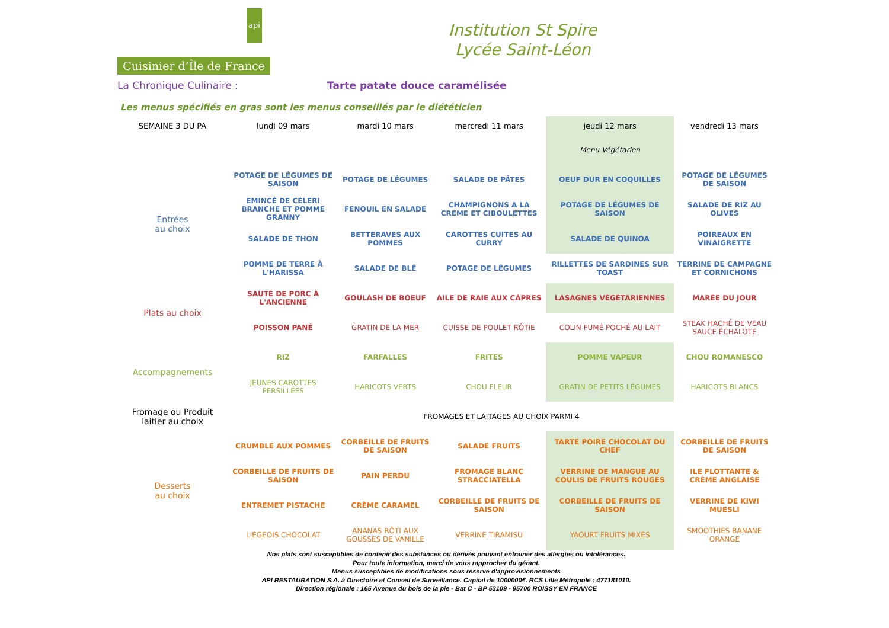api
Cuisinier d’Île de France
Institution St Spire
Lycée Saint-Léon
La Chronique Culinaire : Tarte patate douce caramélisée
Les menus spécifiés en gras sont les menus conseillés par le diététicien
| SEMAINE 3 DU PA | lundi 09 mars | mardi 10 mars | mercredi 11 mars | jeudi 12 mars | vendredi 13 mars |
| --- | --- | --- | --- | --- | --- |
| | | | | Menu Végétarien | |
| Entrées au choix | POTAGE DE LÉGUMES DE SAISON | POTAGE DE LÉGUMES | SALADE DE PÂTES | OEUF DUR EN COQUILLES | POTAGE DE LÉGUMES DE SAISON |
| | EMINCÉ DE CÉLERI BRANCHE ET POMME GRANNY | FENOUIL EN SALADE | CHAMPIGNONS A LA CREME ET CIBOULETTES | POTAGE DE LÉGUMES DE SAISON | SALADE DE RIZ AU OLIVES |
| | SALADE DE THON | BETTERAVES AUX POMMES | CAROTTES CUITES AU CURRY | SALADE DE QUINOA | POIREAUX EN VINAIGRETTE |
| | POMME DE TERRE À L'HARISSA | SALADE DE BLÉ | POTAGE DE LÉGUMES | RILLETTES DE SARDINES SUR TOAST | TERRINE DE CAMPAGNE ET CORNICHONS |
| Plats au choix | SAUTÉ DE PORC À L'ANCIENNE | GOULASH DE BOEUF | AILE DE RAIE AUX CÂPRES | LASAGNES VÉGÉTARIENNES | MARÉE DU JOUR |
| | POISSON PANÉ | GRATIN DE LA MER | CUISSE DE POULET RÔTIE | COLIN FUMÉ POCHÉ AU LAIT | STEAK HACHÉ DE VEAU SAUCE ÉCHALOTE |
| Accompagnements | RIZ | FARFALLES | FRITES | POMME VAPEUR | CHOU ROMANESCO |
| | JEUNES CAROTTES PERSILLÉES | HARICOTS VERTS | CHOU FLEUR | GRATIN DE PETITS LÉGUMES | HARICOTS BLANCS |
| Fromage ou Produit laitier au choix | FROMAGES ET LAITAGES AU CHOIX PARMI 4 | | | | |
| Desserts au choix | CRUMBLE AUX POMMES | CORBEILLE DE FRUITS DE SAISON | SALADE FRUITS | TARTE POIRE CHOCOLAT DU CHEF | CORBEILLE DE FRUITS DE SAISON |
| | CORBEILLE DE FRUITS DE SAISON | PAIN PERDU | FROMAGE BLANC STRACCIATELLA | VERRINE DE MANGUE AU COULIS DE FRUITS ROUGES | ILE FLOTTANTE & CRÈME ANGLAISE |
| | ENTREMET PISTACHE | CRÈME CARAMEL | CORBEILLE DE FRUITS DE SAISON | CORBEILLE DE FRUITS DE SAISON | VERRINE DE KIWI MUESLI |
| | LIÉGEOIS CHOCOLAT | ANANAS RÔTI AUX GOUSSES DE VANILLE | VERRINE TIRAMISU | YAOURT FRUITS MIXÉS | SMOOTHIES BANANE ORANGE |
Nos plats sont susceptibles de contenir des substances ou dérivés pouvant entrainer des allergies ou intolérances.
Pour toute information, merci de vous rapprocher du gérant.
Menus susceptibles de modifications sous réserve d'approvisionnements
API RESTAURATION S.A. à Directoire et Conseil de Surveillance. Capital de 1000000€. RCS Lille Métropole : 477181010.
Direction régionale : 165 Avenue du bois de la pie - Bat C - BP 53109 - 95700 ROISSY EN FRANCE